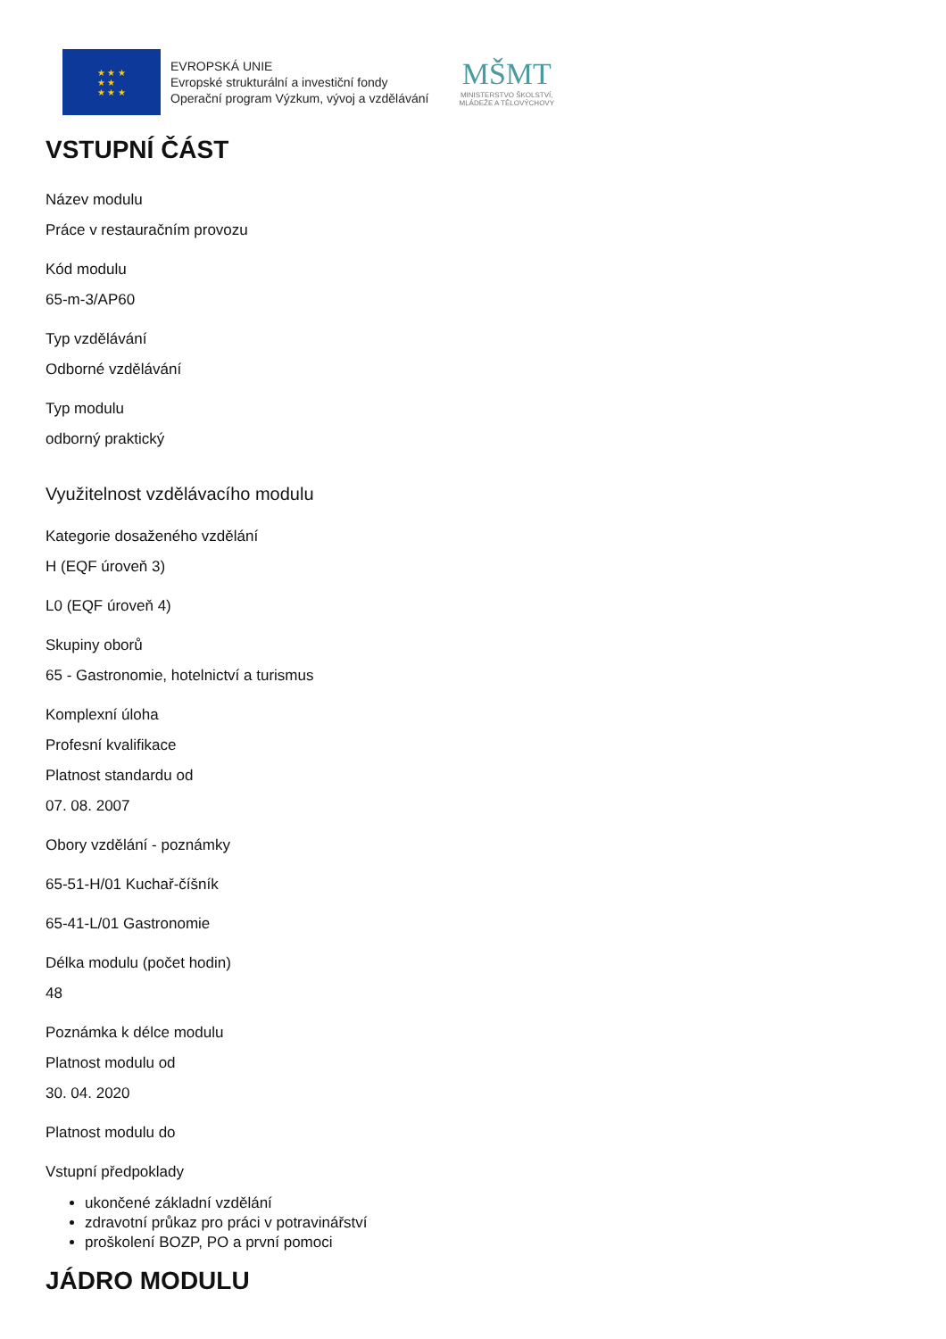★ ★ ★
★ ★
★ ★ ★
EVROPSKÁ UNIE
Evropské strukturální a investiční fondy
Operační program Výzkum, vývoj a vzdělávání
MŠMT
MINISTERSTVO ŠKOLSTVÍ,
MLÁDEŽE A TĚLOVÝCHOVY
VSTUPNÍ ČÁST
Název modulu
Práce v restauračním provozu
Kód modulu
65-m-3/AP60
Typ vzdělávání
Odborné vzdělávání
Typ modulu
odborný praktický
Využitelnost vzdělávacího modulu
Kategorie dosaženého vzdělání
H (EQF úroveň 3)
L0 (EQF úroveň 4)
Skupiny oborů
65 - Gastronomie, hotelnictví a turismus
Komplexní úloha
Profesní kvalifikace
Platnost standardu od
07. 08. 2007
Obory vzdělání - poznámky
65-51-H/01 Kuchař-číšník
65-41-L/01 Gastronomie
Délka modulu (počet hodin)
48
Poznámka k délce modulu
Platnost modulu od
30. 04. 2020
Platnost modulu do
Vstupní předpoklady
ukončené základní vzdělání
zdravotní průkaz pro práci v potravinářství
proškolení BOZP, PO a první pomoci
JÁDRO MODULU